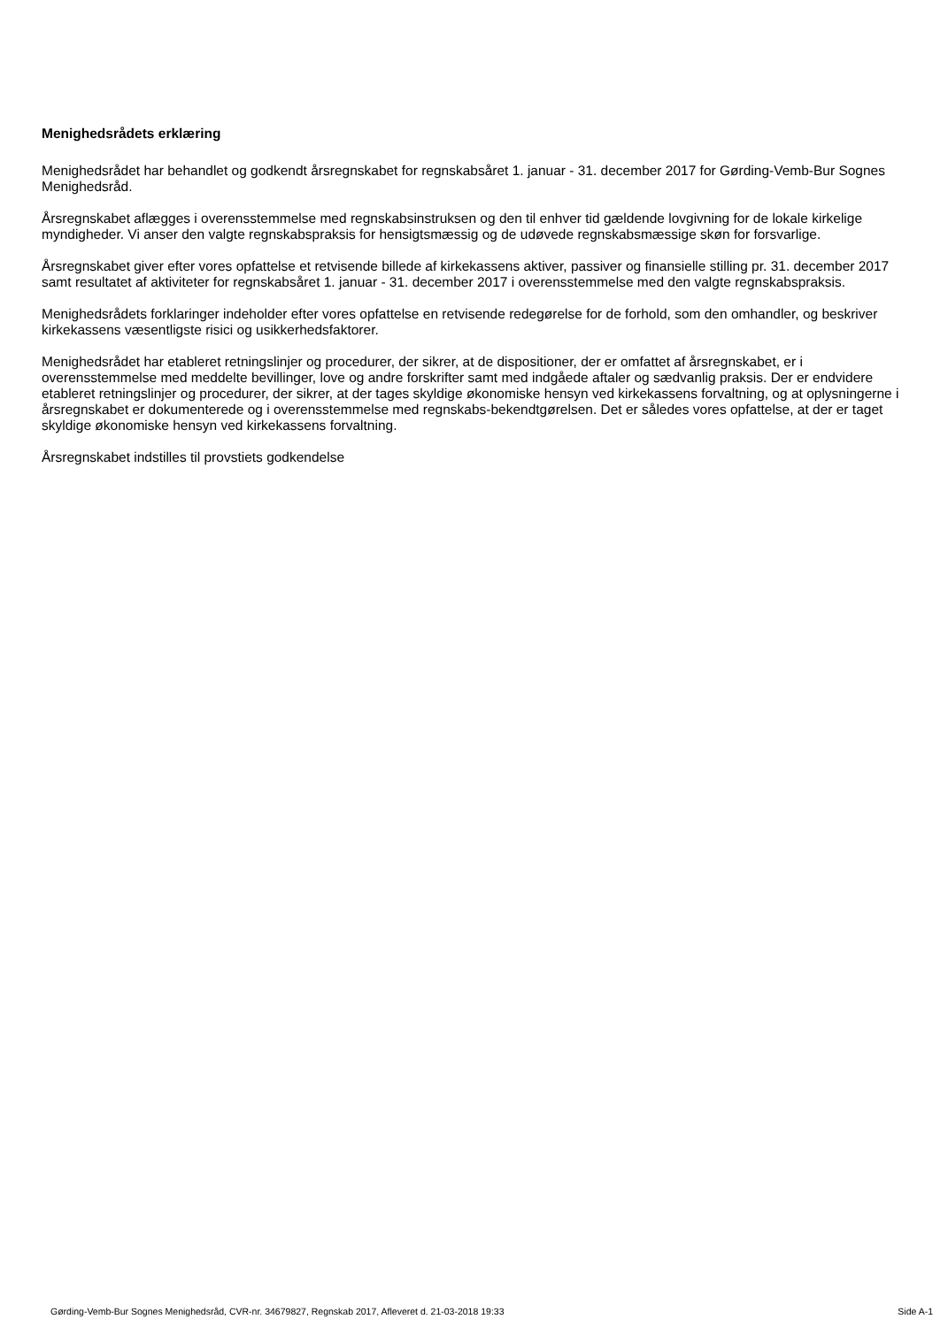Menighedsrådets erklæring
Menighedsrådet har behandlet og godkendt årsregnskabet for regnskabsåret 1. januar - 31. december 2017 for Gørding-Vemb-Bur Sognes Menighedsråd.
Årsregnskabet aflægges i overensstemmelse med regnskabsinstruksen og den til enhver tid gældende lovgivning for de lokale kirkelige myndigheder. Vi anser den valgte regnskabspraksis for hensigtsmæssig og de udøvede regnskabsmæssige skøn for forsvarlige.
Årsregnskabet giver efter vores opfattelse et retvisende billede af kirkekassens aktiver, passiver og finansielle stilling pr. 31. december 2017 samt resultatet af aktiviteter for regnskabsåret 1. januar - 31. december 2017 i overensstemmelse med den valgte regnskabspraksis.
Menighedsrådets forklaringer indeholder efter vores opfattelse en retvisende redegørelse for de forhold, som den omhandler, og beskriver kirkekassens væsentligste risici og usikkerhedsfaktorer.
Menighedsrådet har etableret retningslinjer og procedurer, der sikrer, at de dispositioner, der er omfattet af årsregnskabet, er i overensstemmelse med meddelte bevillinger, love og andre forskrifter samt med indgåede aftaler og sædvanlig praksis. Der er endvidere etableret retningslinjer og procedurer, der sikrer, at der tages skyldige økonomiske hensyn ved kirkekassens forvaltning, og at oplysningerne i årsregnskabet er dokumenterede og i overensstemmelse med regnskabs-bekendtgørelsen. Det er således vores opfattelse, at der er taget skyldige økonomiske hensyn ved kirkekassens forvaltning.
Årsregnskabet indstilles til provstiets godkendelse
Gørding-Vemb-Bur Sognes Menighedsråd, CVR-nr. 34679827, Regnskab 2017, Afleveret d. 21-03-2018 19:33 Side A-1